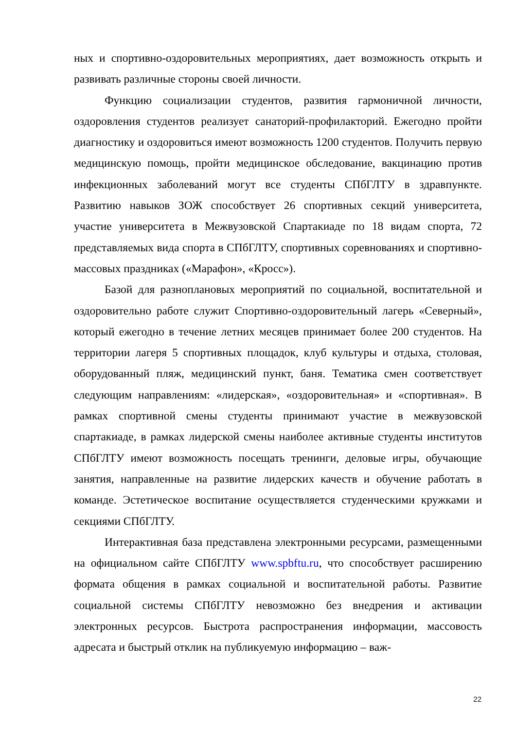ных и спортивно-оздоровительных мероприятиях, дает возможность открыть и развивать различные стороны своей личности.
Функцию социализации студентов, развития гармоничной личности, оздоровления студентов реализует санаторий-профилакторий. Ежегодно пройти диагностику и оздоровиться имеют возможность 1200 студентов. Получить первую медицинскую помощь, пройти медицинское обследование, вакцинацию против инфекционных заболеваний могут все студенты СПбГЛТУ в здравпункте. Развитию навыков ЗОЖ способствует 26 спортивных секций университета, участие университета в Межвузовской Спартакиаде по 18 видам спорта, 72 представляемых вида спорта в СПбГЛТУ, спортивных соревнованиях и спортивно-массовых праздниках («Марафон», «Кросс»).
Базой для разноплановых мероприятий по социальной, воспитательной и оздоровительно работе служит Спортивно-оздоровительный лагерь «Северный», который ежегодно в течение летних месяцев принимает более 200 студентов. На территории лагеря 5 спортивных площадок, клуб культуры и отдыха, столовая, оборудованный пляж, медицинский пункт, баня. Тематика смен соответствует следующим направлениям: «лидерская», «оздоровительная» и «спортивная». В рамках спортивной смены студенты принимают участие в межвузовской спартакиаде, в рамках лидерской смены наиболее активные студенты институтов СПбГЛТУ имеют возможность посещать тренинги, деловые игры, обучающие занятия, направленные на развитие лидерских качеств и обучение работать в команде. Эстетическое воспитание осуществляется студенческими кружками и секциями СПбГЛТУ.
Интерактивная база представлена электронными ресурсами, размещенными на официальном сайте СПбГЛТУ www.spbftu.ru, что способствует расширению формата общения в рамках социальной и воспитательной работы. Развитие социальной системы СПбГЛТУ невозможно без внедрения и активации электронных ресурсов. Быстрота распространения информации, массовость адресата и быстрый отклик на публикуемую информацию – важ-
22